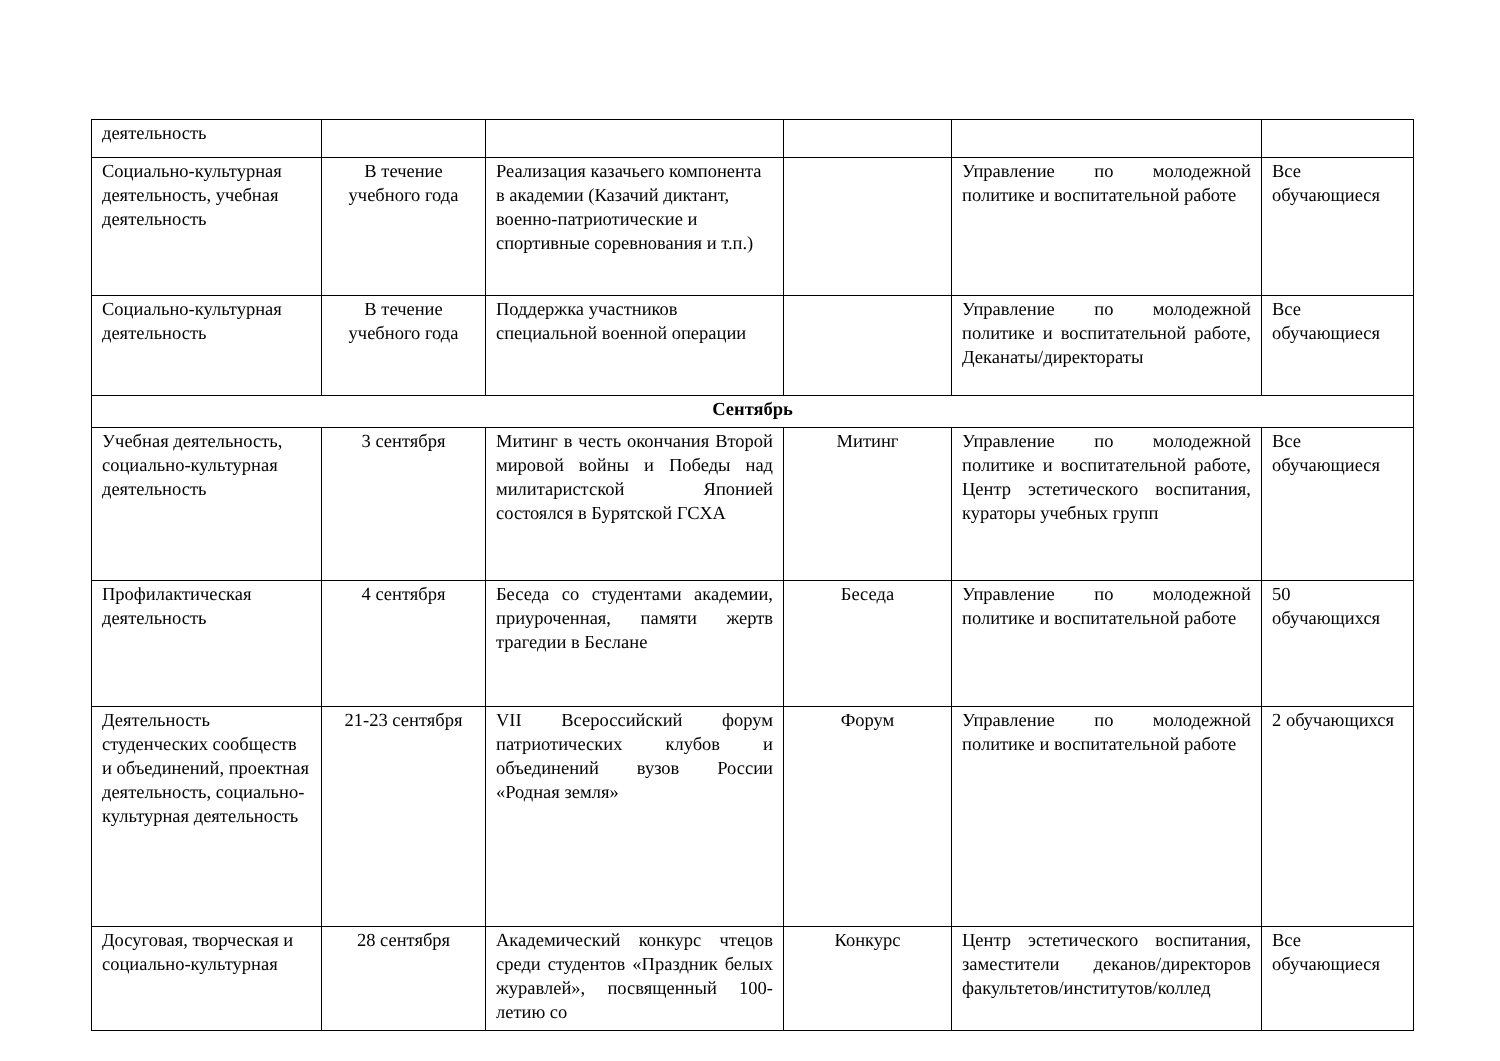| деятельность | | | | | |
| Социально-культурная деятельность, учебная деятельность | В течение учебного года | Реализация казачьего компонента в академии (Казачий диктант, военно-патриотические и спортивные соревнования и т.п.) | | Управление по молодежной политике и воспитательной работе | Все обучающиеся |
| Социально-культурная деятельность | В течение учебного года | Поддержка участников специальной военной операции | | Управление по молодежной политике и воспитательной работе, Деканаты/директораты | Все обучающиеся |
| Сентябрь | | | | | |
| Учебная деятельность, социально-культурная деятельность | 3 сентября | Митинг в честь окончания Второй мировой войны и Победы над милитаристской Японией состоялся в Бурятской ГСХА | Митинг | Управление по молодежной политике и воспитательной работе, Центр эстетического воспитания, кураторы учебных групп | Все обучающиеся |
| Профилактическая деятельность | 4 сентября | Беседа со студентами академии, приуроченная, памяти жертв трагедии в Беслане | Беседа | Управление по молодежной политике и воспитательной работе | 50 обучающихся |
| Деятельность студенческих сообществ и объединений, проектная деятельность, социально-культурная деятельность | 21-23 сентября | VII Всероссийский форум патриотических клубов и объединений вузов России «Родная земля» | Форум | Управление по молодежной политике и воспитательной работе | 2 обучающихся |
| Досуговая, творческая и социально-культурная | 28 сентября | Академический конкурс чтецов среди студентов «Праздник белых журавлей», посвященный 100-летию со | Конкурс | Центр эстетического воспитания, заместители деканов/директоров факультетов/институтов/коллед | Все обучающиеся |